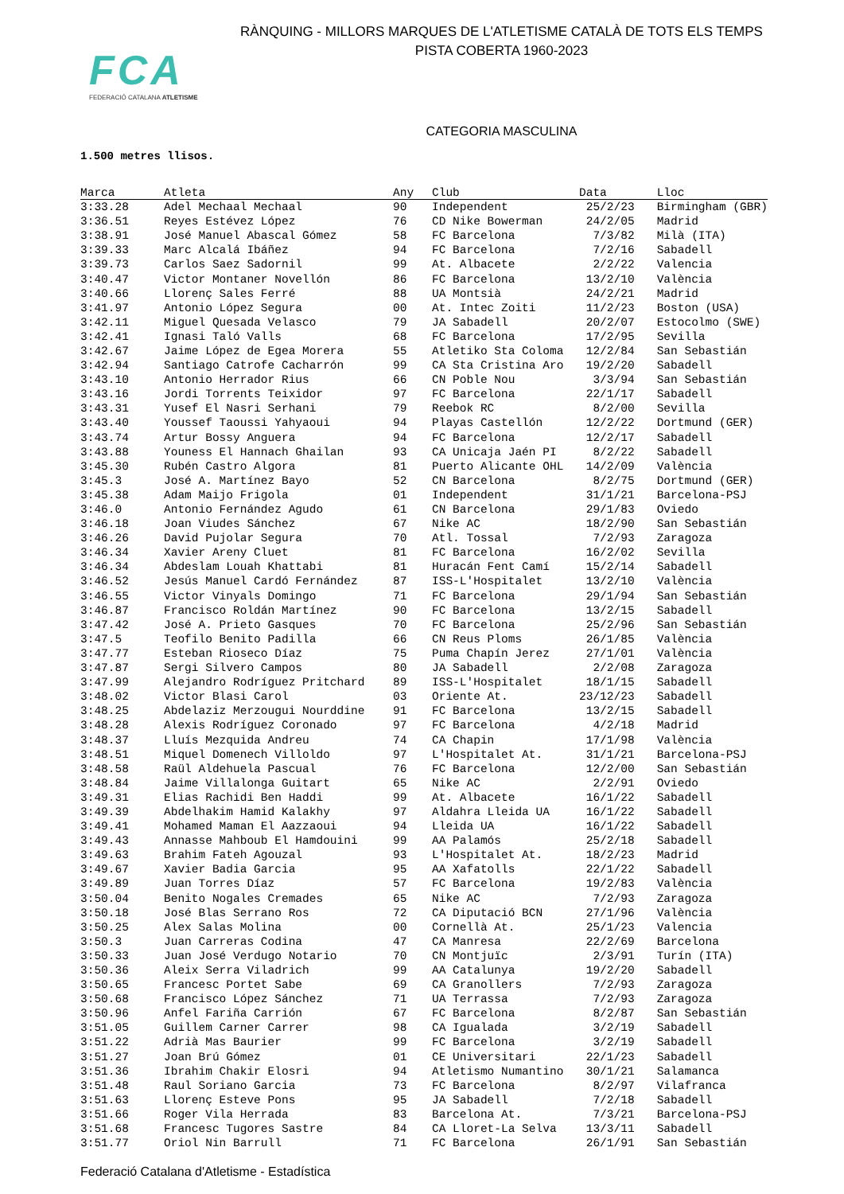FCA
FEDERACIÓ CATALANA ATLETISME
RÀNQUING - MILLORS MARQUES DE L'ATLETISME CATALÀ DE TOTS ELS TEMPS
PISTA COBERTA 1960-2023
CATEGORIA MASCULINA
1.500 metres llisos.
| Marca | Atleta | Any | Club | Data | Lloc |
| --- | --- | --- | --- | --- | --- |
| 3:33.28 | Adel Mechaal Mechaal | 90 | Independent | 25/2/23 | Birmingham (GBR) |
| 3:36.51 | Reyes Estévez López | 76 | CD Nike Bowerman | 24/2/05 | Madrid |
| 3:38.91 | José Manuel Abascal Gómez | 58 | FC Barcelona | 7/3/82 | Milà (ITA) |
| 3:39.33 | Marc Alcalá Ibáñez | 94 | FC Barcelona | 7/2/16 | Sabadell |
| 3:39.73 | Carlos Saez Sadornil | 99 | At. Albacete | 2/2/22 | Valencia |
| 3:40.47 | Victor Montaner Novellón | 86 | FC Barcelona | 13/2/10 | València |
| 3:40.66 | Llorenç Sales Ferré | 88 | UA Montsià | 24/2/21 | Madrid |
| 3:41.97 | Antonio López Segura | 00 | At. Intec Zoiti | 11/2/23 | Boston (USA) |
| 3:42.11 | Miguel Quesada Velasco | 79 | JA Sabadell | 20/2/07 | Estocolmo (SWE) |
| 3:42.41 | Ignasi Taló Valls | 68 | FC Barcelona | 17/2/95 | Sevilla |
| 3:42.67 | Jaime López de Egea Morera | 55 | Atletiko Sta Coloma | 12/2/84 | San Sebastián |
| 3:42.94 | Santiago Catrofe Cacharrón | 99 | CA Sta Cristina Aro | 19/2/20 | Sabadell |
| 3:43.10 | Antonio Herrador Rius | 66 | CN Poble Nou | 3/3/94 | San Sebastián |
| 3:43.16 | Jordi Torrents Teixidor | 97 | FC Barcelona | 22/1/17 | Sabadell |
| 3:43.31 | Yusef El Nasri Serhani | 79 | Reebok RC | 8/2/00 | Sevilla |
| 3:43.40 | Youssef Taoussi Yahyaoui | 94 | Playas Castellón | 12/2/22 | Dortmund (GER) |
| 3:43.74 | Artur Bossy Anguera | 94 | FC Barcelona | 12/2/17 | Sabadell |
| 3:43.88 | Youness El Hannach Ghailan | 93 | CA Unicaja Jaén PI | 8/2/22 | Sabadell |
| 3:45.30 | Rubén Castro Algora | 81 | Puerto Alicante OHL | 14/2/09 | València |
| 3:45.3 | José A. Martínez Bayo | 52 | CN Barcelona | 8/2/75 | Dortmund (GER) |
| 3:45.38 | Adam Maijo Frigola | 01 | Independent | 31/1/21 | Barcelona-PSJ |
| 3:46.0 | Antonio Fernández Agudo | 61 | CN Barcelona | 29/1/83 | Oviedo |
| 3:46.18 | Joan Viudes Sánchez | 67 | Nike AC | 18/2/90 | San Sebastián |
| 3:46.26 | David Pujolar Segura | 70 | Atl. Tossal | 7/2/93 | Zaragoza |
| 3:46.34 | Xavier Areny Cluet | 81 | FC Barcelona | 16/2/02 | Sevilla |
| 3:46.34 | Abdeslam Louah Khattabi | 81 | Huracán Fent Camí | 15/2/14 | Sabadell |
| 3:46.52 | Jesús Manuel Cardó Fernández | 87 | ISS-L'Hospitalet | 13/2/10 | València |
| 3:46.55 | Victor Vinyals Domingo | 71 | FC Barcelona | 29/1/94 | San Sebastián |
| 3:46.87 | Francisco Roldán Martínez | 90 | FC Barcelona | 13/2/15 | Sabadell |
| 3:47.42 | José A. Prieto Gasques | 70 | FC Barcelona | 25/2/96 | San Sebastián |
| 3:47.5 | Teofilo Benito Padilla | 66 | CN Reus Ploms | 26/1/85 | València |
| 3:47.77 | Esteban Rioseco Díaz | 75 | Puma Chapín Jerez | 27/1/01 | València |
| 3:47.87 | Sergi Silvero Campos | 80 | JA Sabadell | 2/2/08 | Zaragoza |
| 3:47.99 | Alejandro Rodríguez Pritchard | 89 | ISS-L'Hospitalet | 18/1/15 | Sabadell |
| 3:48.02 | Victor Blasi Carol | 03 | Oriente At. | 23/12/23 | Sabadell |
| 3:48.25 | Abdelaziz Merzougui Nourddine | 91 | FC Barcelona | 13/2/15 | Sabadell |
| 3:48.28 | Alexis Rodríguez Coronado | 97 | FC Barcelona | 4/2/18 | Madrid |
| 3:48.37 | Lluís Mezquida Andreu | 74 | CA Chapin | 17/1/98 | València |
| 3:48.51 | Miquel Domenech Villoldo | 97 | L'Hospitalet At. | 31/1/21 | Barcelona-PSJ |
| 3:48.58 | Raül Aldehuela Pascual | 76 | FC Barcelona | 12/2/00 | San Sebastián |
| 3:48.84 | Jaime Villalonga Guitart | 65 | Nike AC | 2/2/91 | Oviedo |
| 3:49.31 | Elias Rachidi Ben Haddi | 99 | At. Albacete | 16/1/22 | Sabadell |
| 3:49.39 | Abdelhakim Hamid Kalakhy | 97 | Aldahra Lleida UA | 16/1/22 | Sabadell |
| 3:49.41 | Mohamed Maman El Aazzaoui | 94 | Lleida UA | 16/1/22 | Sabadell |
| 3:49.43 | Annasse Mahboub El Hamdouini | 99 | AA Palamós | 25/2/18 | Sabadell |
| 3:49.63 | Brahim Fateh Agouzal | 93 | L'Hospitalet At. | 18/2/23 | Madrid |
| 3:49.67 | Xavier Badia Garcia | 95 | AA Xafatolls | 22/1/22 | Sabadell |
| 3:49.89 | Juan Torres Díaz | 57 | FC Barcelona | 19/2/83 | València |
| 3:50.04 | Benito Nogales Cremades | 65 | Nike AC | 7/2/93 | Zaragoza |
| 3:50.18 | José Blas Serrano Ros | 72 | CA Diputació BCN | 27/1/96 | València |
| 3:50.25 | Alex Salas Molina | 00 | Cornellà At. | 25/1/23 | Valencia |
| 3:50.3 | Juan Carreras Codina | 47 | CA Manresa | 22/2/69 | Barcelona |
| 3:50.33 | Juan José Verdugo Notario | 70 | CN Montjuïc | 2/3/91 | Turín (ITA) |
| 3:50.36 | Aleix Serra Viladrich | 99 | AA Catalunya | 19/2/20 | Sabadell |
| 3:50.65 | Francesc Portet Sabe | 69 | CA Granollers | 7/2/93 | Zaragoza |
| 3:50.68 | Francisco López Sánchez | 71 | UA Terrassa | 7/2/93 | Zaragoza |
| 3:50.96 | Anfel Fariña Carrión | 67 | FC Barcelona | 8/2/87 | San Sebastián |
| 3:51.05 | Guillem Carner Carrer | 98 | CA Igualada | 3/2/19 | Sabadell |
| 3:51.22 | Adrià Mas Baurier | 99 | FC Barcelona | 3/2/19 | Sabadell |
| 3:51.27 | Joan Brú Gómez | 01 | CE Universitari | 22/1/23 | Sabadell |
| 3:51.36 | Ibrahim Chakir Elosri | 94 | Atletismo Numantino | 30/1/21 | Salamanca |
| 3:51.48 | Raul Soriano Garcia | 73 | FC Barcelona | 8/2/97 | Vilafranca |
| 3:51.63 | Llorenç Esteve Pons | 95 | JA Sabadell | 7/2/18 | Sabadell |
| 3:51.66 | Roger Vila Herrada | 83 | Barcelona At. | 7/3/21 | Barcelona-PSJ |
| 3:51.68 | Francesc Tugores Sastre | 84 | CA Lloret-La Selva | 13/3/11 | Sabadell |
| 3:51.77 | Oriol Nin Barrull | 71 | FC Barcelona | 26/1/91 | San Sebastián |
Federació Catalana d'Atletisme - Estadística